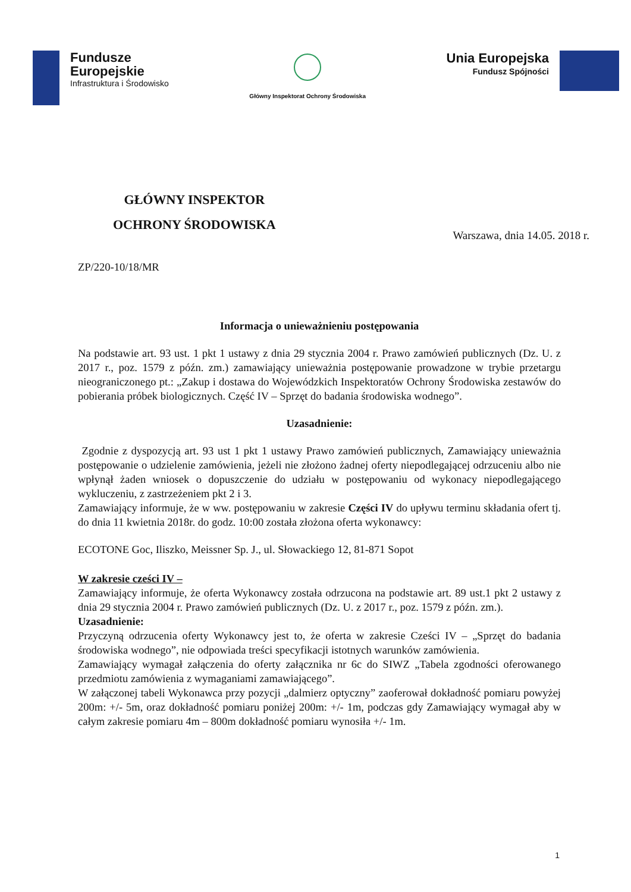Fundusze
Europejskie
Infrastruktura i Środowisko
Główny Inspektorat Ochrony Środowiska
Unia Europejska
Fundusz Spójności
GŁÓWNY INSPEKTOR
OCHRONY ŚRODOWISKA
Warszawa, dnia 14.05. 2018 r.
ZP/220-10/18/MR
Informacja o unieważnieniu postępowania
Na podstawie art. 93 ust. 1 pkt 1 ustawy z dnia 29 stycznia 2004 r. Prawo zamówień publicznych (Dz. U. z 2017 r., poz. 1579 z późn. zm.) zamawiający unieważnia postępowanie prowadzone w trybie przetargu nieograniczonego pt.: „Zakup i dostawa do Wojewódzkich Inspektoratów Ochrony Środowiska zestawów do pobierania próbek biologicznych. Część IV – Sprzęt do badania środowiska wodnego”.
Uzasadnienie:
Zgodnie z dyspozycją art. 93 ust 1 pkt 1 ustawy Prawo zamówień publicznych, Zamawiający unieważnia postępowanie o udzielenie zamówienia, jeżeli nie złożono żadnej oferty niepodlegającej odrzuceniu albo nie wpłynął żaden wniosek o dopuszczenie do udziału w postępowaniu od wykonacy niepodlegającego wykluczeniu, z zastrzeżeniem pkt 2 i 3.
Zamawiający informuje, że w ww. postępowaniu w zakresie Części IV do upływu terminu składania ofert tj. do dnia 11 kwietnia 2018r. do godz. 10:00 została złożona oferta wykonawcy:
ECOTONE Goc, Iliszko, Meissner Sp. J., ul. Słowackiego 12, 81-871 Sopot
W zakresie cześci IV –
Zamawiający informuje, że oferta Wykonawcy została odrzucona na podstawie art. 89 ust.1 pkt 2 ustawy z dnia 29 stycznia 2004 r. Prawo zamówień publicznych (Dz. U. z 2017 r., poz. 1579 z późn. zm.).
Uzasadnienie:
Przyczyną odrzucenia oferty Wykonawcy jest to, że oferta w zakresie Cześci IV – „Sprzęt do badania środowiska wodnego”, nie odpowiada treści specyfikacji istotnych warunków zamówienia.
Zamawiający wymagał załączenia do oferty załącznika nr 6c do SIWZ „Tabela zgodności oferowanego przedmiotu zamówienia z wymaganiami zamawiającego”.
W załączonej tabeli Wykonawca przy pozycji „dalmierz optyczny” zaoferował dokładność pomiaru powyżej 200m: +/- 5m, oraz dokładność pomiaru poniżej 200m: +/- 1m, podczas gdy Zamawiający wymagał aby w całym zakresie pomiaru 4m – 800m dokładność pomiaru wynosiła +/- 1m.
1